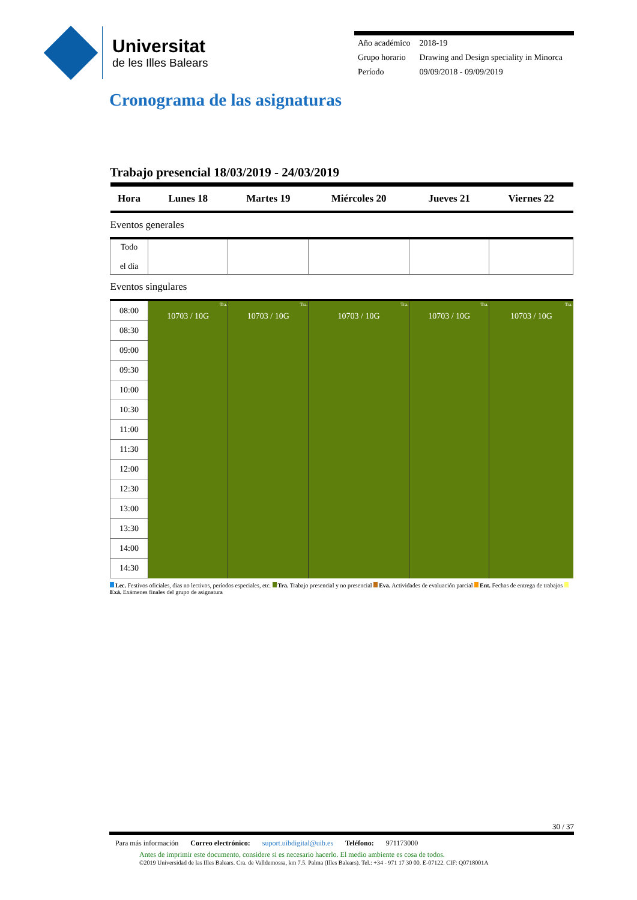Universitat
de les Illes Balears
| Año académico | 2018-19 |
| Grupo horario | Drawing and Design speciality in Minorca |
| Período | 09/09/2018 - 09/09/2019 |
Cronograma de las asignaturas
Trabajo presencial 18/03/2019 - 24/03/2019
| Hora | Lunes 18 | Martes 19 | Miércoles 20 | Jueves 21 | Viernes 22 |
| --- | --- | --- | --- | --- | --- |
| Eventos generales | | | | | |
| Todo el día | | | | | |
| Eventos singulares | | | | | |
| 08:00 | Tra. 10703 / 10G | Tra. 10703 / 10G | Tra. 10703 / 10G | Tra. 10703 / 10G | Tra. 10703 / 10G |
| 08:30 | | | | | |
| 09:00 | | | | | |
| 09:30 | | | | | |
| 10:00 | | | | | |
| 10:30 | | | | | |
| 11:00 | | | | | |
| 11:30 | | | | | |
| 12:00 | | | | | |
| 12:30 | | | | | |
| 13:00 | | | | | |
| 13:30 | | | | | |
| 14:00 | | | | | |
| 14:30 | | | | | |
Lec. Festivos oficiales, dias no lectivos, períodos especiales, etc. Tra. Trabajo presencial y no presencial Eva. Actividades de evaluación parcial Ent. Fechas de entrega de trabajos Exá. Exámenes finales del grupo de asignatura
30 / 37
Para más información Correo electrónico: suport.uibdigital@uib.es Teléfono: 971173000
Antes de imprimir este documento, considere si es necesario hacerlo. El medio ambiente es cosa de todos.
©2019 Universidad de las Illes Balears. Cra. de Valldemossa, km 7.5. Palma (Illes Balears). Tel.: +34 - 971 17 30 00. E-07122. CIF: Q0718001A